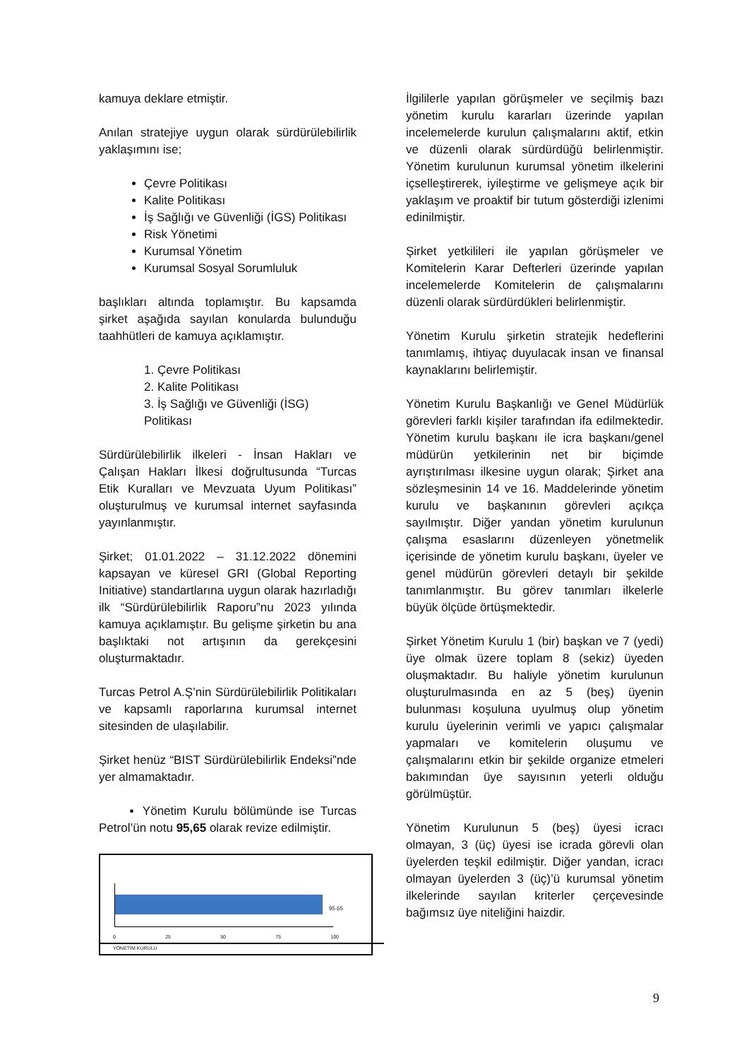kamuya deklare etmiştir.
Anılan stratejiye uygun olarak sürdürülebilirlik yaklaşımını ise;
Çevre Politikası
Kalite Politikası
İş Sağlığı ve Güvenliği (İGS) Politikası
Risk Yönetimi
Kurumsal Yönetim
Kurumsal Sosyal Sorumluluk
başlıkları altında toplamıştır. Bu kapsamda şirket aşağıda sayılan konularda bulunduğu taahhütleri de kamuya açıklamıştır.
1. Çevre Politikası
2. Kalite Politikası
3. İş Sağlığı ve Güvenliği (İSG) Politikası
Sürdürülebilirlik ilkeleri - İnsan Hakları ve Çalışan Hakları İlkesi doğrultusunda “Turcas Etik Kuralları ve Mevzuata Uyum Politikası” oluşturulmuş ve kurumsal internet sayfasında yayınlanmıştır.
Şirket; 01.01.2022 – 31.12.2022 dönemini kapsayan ve küresel GRI (Global Reporting Initiative) standartlarına uygun olarak hazırladığı ilk “Sürdürülebilirlik Raporu”nu 2023 yılında kamuya açıklamıştır. Bu gelişme şirketin bu ana başlıktaki not artışının da gerekçesini oluşturmaktadır.
Turcas Petrol A.Ş’nin Sürdürülebilirlik Politikaları ve kapsamlı raporlarına kurumsal internet sitesinden de ulaşılabilir.
Şirket henüz “BIST Sürdürülebilirlik Endeksi”nde yer almamaktadır.
▪ Yönetim Kurulu bölümünde ise Turcas Petrol’ün notu 95,65 olarak revize edilmiştir.
95.65
0 25 50 75 100
YÖNETİM KURULU
İlgililerle yapılan görüşmeler ve seçilmiş bazı yönetim kurulu kararları üzerinde yapılan incelemelerde kurulun çalışmalarını aktif, etkin ve düzenli olarak sürdürdüğü belirlenmiştir. Yönetim kurulunun kurumsal yönetim ilkelerini içselleştirerek, iyileştirme ve gelişmeye açık bir yaklaşım ve proaktif bir tutum gösterdiği izlenimi edinilmiştir.
Şirket yetkilileri ile yapılan görüşmeler ve Komitelerin Karar Defterleri üzerinde yapılan incelemelerde Komitelerin de çalışmalarını düzenli olarak sürdürdükleri belirlenmiştir.
Yönetim Kurulu şirketin stratejik hedeflerini tanımlamış, ihtiyaç duyulacak insan ve finansal kaynaklarını belirlemiştir.
Yönetim Kurulu Başkanlığı ve Genel Müdürlük görevleri farklı kişiler tarafından ifa edilmektedir. Yönetim kurulu başkanı ile icra başkanı/genel müdürün yetkilerinin net bir biçimde ayrıştırılması ilkesine uygun olarak; Şirket ana sözleşmesinin 14 ve 16. Maddelerinde yönetim kurulu ve başkanının görevleri açıkça sayılmıştır. Diğer yandan yönetim kurulunun çalışma esaslarını düzenleyen yönetmelik içerisinde de yönetim kurulu başkanı, üyeler ve genel müdürün görevleri detaylı bir şekilde tanımlanmıştır. Bu görev tanımları ilkelerle büyük ölçüde örtüşmektedir.
Şirket Yönetim Kurulu 1 (bir) başkan ve 7 (yedi) üye olmak üzere toplam 8 (sekiz) üyeden oluşmaktadır. Bu haliyle yönetim kurulunun oluşturulmasında en az 5 (beş) üyenin bulunması koşuluna uyulmuş olup yönetim kurulu üyelerinin verimli ve yapıcı çalışmalar yapmaları ve komitelerin oluşumu ve çalışmalarını etkin bir şekilde organize etmeleri bakımından üye sayısının yeterli olduğu görülmüştür.
Yönetim Kurulunun 5 (beş) üyesi icracı olmayan, 3 (üç) üyesi ise icrada görevli olan üyelerden teşkil edilmiştir. Diğer yandan, icracı olmayan üyelerden 3 (üç)’ü kurumsal yönetim ilkelerinde sayılan kriterler çerçevesinde bağımsız üye niteliğini haizdir.
9